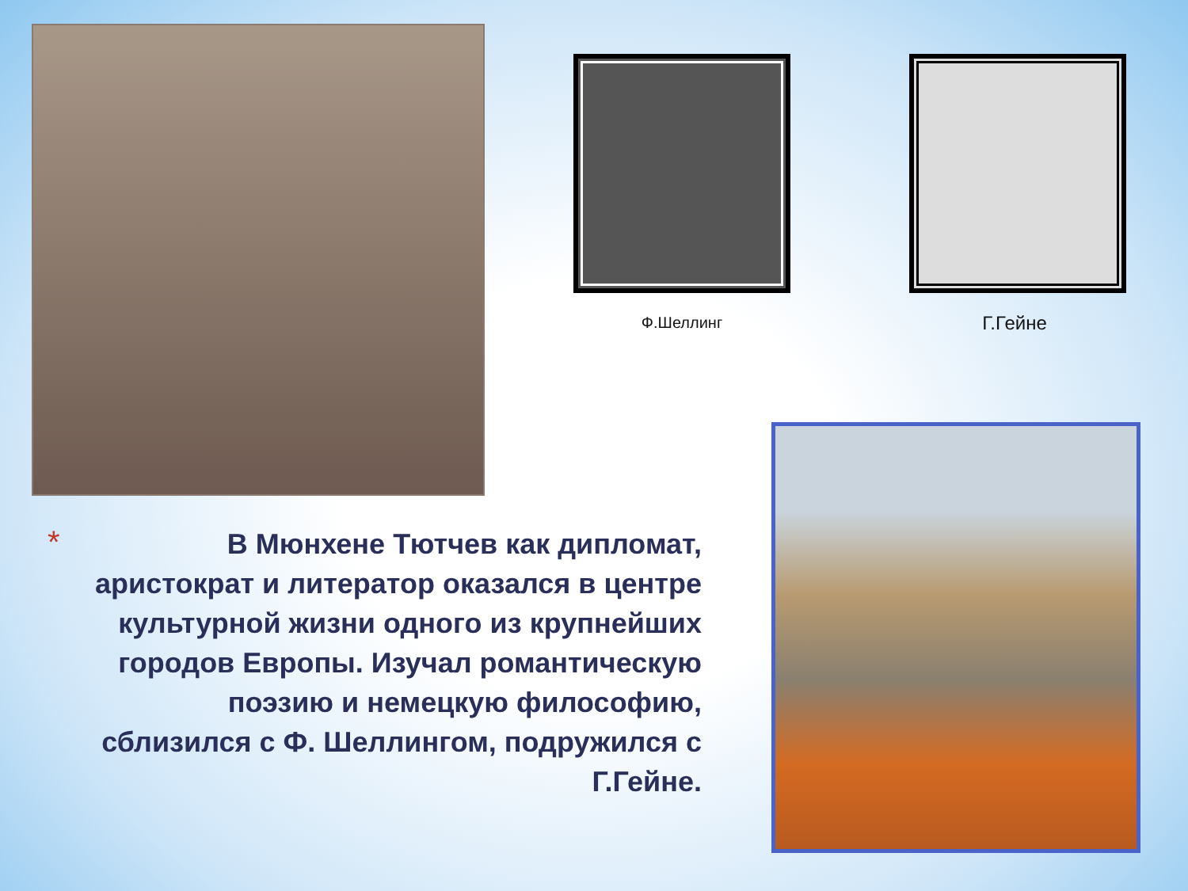Ф.Шеллинг Г.Гейне
*
В Мюнхене Тютчев как дипломат, аристократ и литератор оказался в центре культурной жизни одного из крупнейших городов Европы. Изучал романтическую поэзию и немецкую философию, сблизился с Ф. Шеллингом, подружился с Г.Гейне.